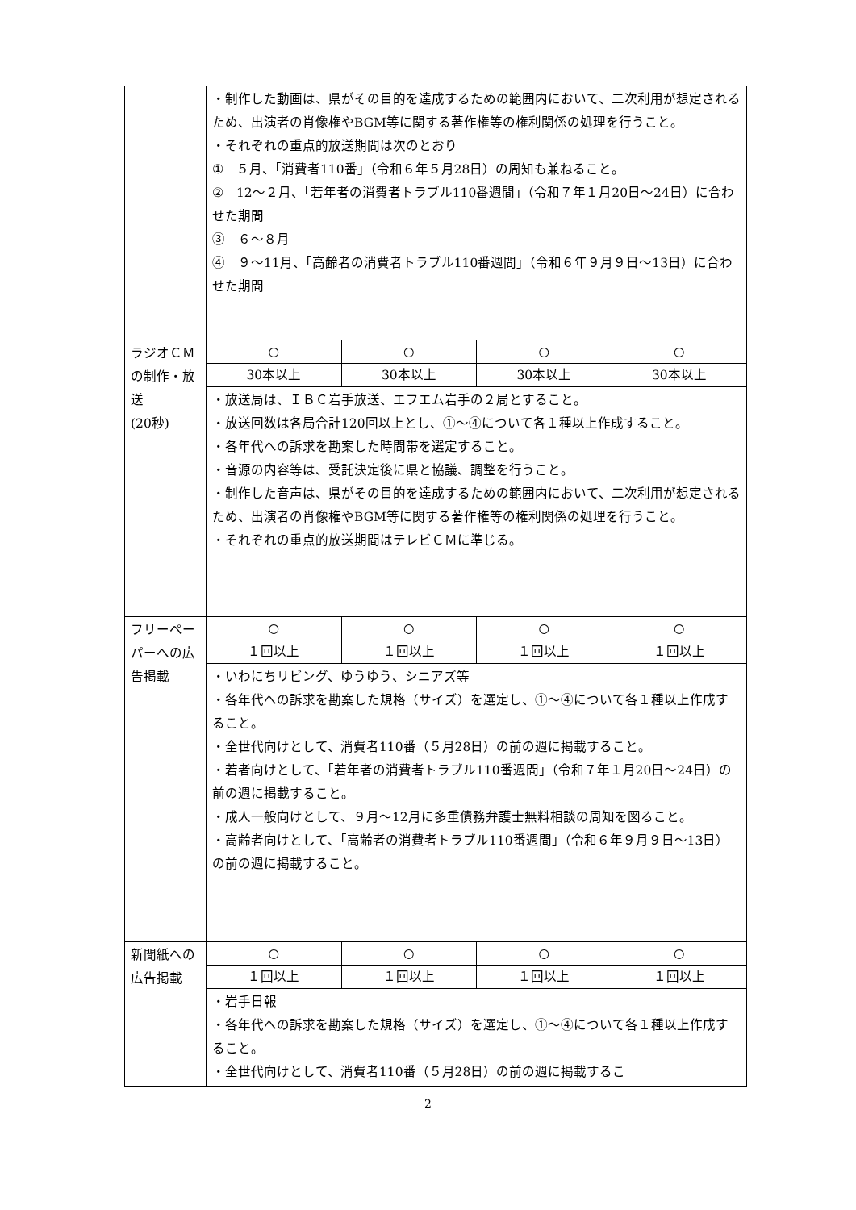| | ・制作した動画は、県がその目的を達成するための範囲内において、二次利用が想定されるため、出演者の肖像権やBGM等に関する著作権等の権利関係の処理を行うこと。 ・それぞれの重点的放送期間は次のとおり ① ５月、「消費者110番」（令和６年５月28日）の周知も兼ねること。 ② 12～２月、「若年者の消費者トラブル110番週間」（令和７年１月20日～24日）に合わせた期間 ③ ６～８月 ④ ９～11月、「高齢者の消費者トラブル110番週間」（令和６年９月９日～13日）に合わせた期間 | | | |
| ラジオＣＭの制作・放送 (20秒) | ○ | ○ | ○ | ○ |
| | 30本以上 | 30本以上 | 30本以上 | 30本以上 |
| | ・放送局は、ＩＢＣ岩手放送、エフエム岩手の２局とすること。 ・放送回数は各局合計120回以上とし、①～④について各１種以上作成すること。 ・各年代への訴求を勘案した時間帯を選定すること。 ・音源の内容等は、受託決定後に県と協議、調整を行うこと。 ・制作した音声は、県がその目的を達成するための範囲内において、二次利用が想定されるため、出演者の肖像権やBGM等に関する著作権等の権利関係の処理を行うこと。 ・それぞれの重点的放送期間はテレビＣＭに準じる。 | | | |
| フリーペーパーへの広告掲載 | ○ | ○ | ○ | ○ |
| | １回以上 | １回以上 | １回以上 | １回以上 |
| | ・いわにちリビング、ゆうゆう、シニアズ等 ・各年代への訴求を勘案した規格（サイズ）を選定し、①～④について各１種以上作成すること。 ・全世代向けとして、消費者110番（５月28日）の前の週に掲載すること。 ・若者向けとして、「若年者の消費者トラブル110番週間」（令和７年１月20日～24日）の前の週に掲載すること。 ・成人一般向けとして、９月～12月に多重債務弁護士無料相談の周知を図ること。 ・高齢者向けとして、「高齢者の消費者トラブル110番週間」（令和６年９月９日～13日）の前の週に掲載すること。 | | | |
| 新聞紙への広告掲載 | ○ | ○ | ○ | ○ |
| | １回以上 | １回以上 | １回以上 | １回以上 |
| | ・岩手日報 ・各年代への訴求を勘案した規格（サイズ）を選定し、①～④について各１種以上作成すること。 ・全世代向けとして、消費者110番（５月28日）の前の週に掲載するこ | | | |
2